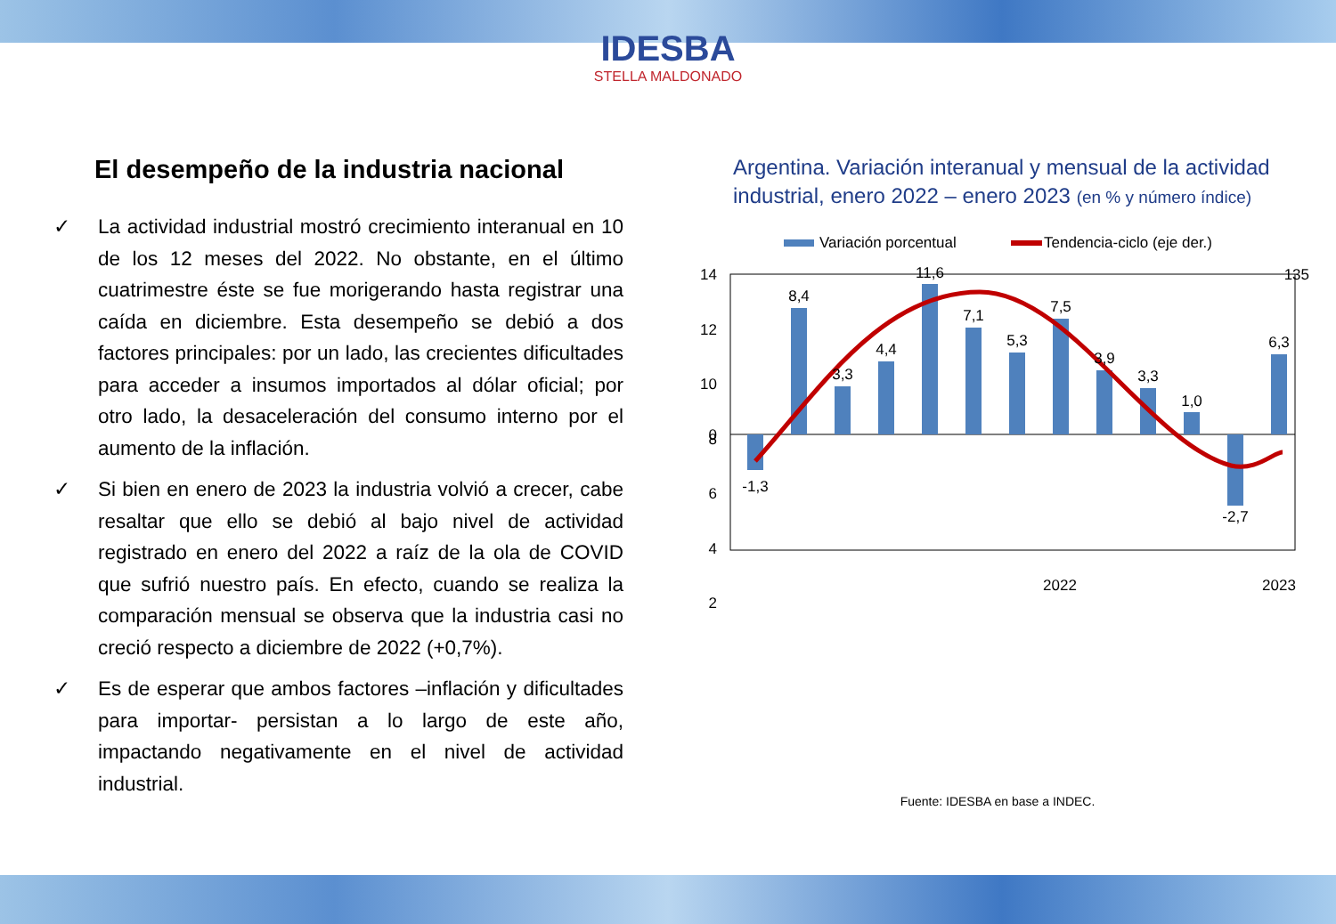IDESBA
STELLA MALDONADO
El desempeño de la industria nacional
✓ La actividad industrial mostró crecimiento interanual en 10 de los 12 meses del 2022. No obstante, en el último cuatrimestre éste se fue morigerando hasta registrar una caída en diciembre. Esta desempeño se debió a dos factores principales: por un lado, las crecientes dificultades para acceder a insumos importados al dólar oficial; por otro lado, la desaceleración del consumo interno por el aumento de la inflación.
✓ Si bien en enero de 2023 la industria volvió a crecer, cabe resaltar que ello se debió al bajo nivel de actividad registrado en enero del 2022 a raíz de la ola de COVID que sufrió nuestro país. En efecto, cuando se realiza la comparación mensual se observa que la industria casi no creció respecto a diciembre de 2022 (+0,7%).
✓ Es de esperar que ambos factores –inflación y dificultades para importar- persistan a lo largo de este año, impactando negativamente en el nivel de actividad industrial.
Argentina. Variación interanual y mensual de la actividad industrial, enero 2022 – enero 2023 (en % y número índice)
Variación porcentual
Tendencia-ciclo (eje der.)
14
12
10
8
6
4
2
0
135
-1,3
8,4
3,3
4,4
11,6
7,1
5,3
7,5
3,9
3,3
1,0
-2,7
6,3
2022
2023
Fuente: IDESBA en base a INDEC.